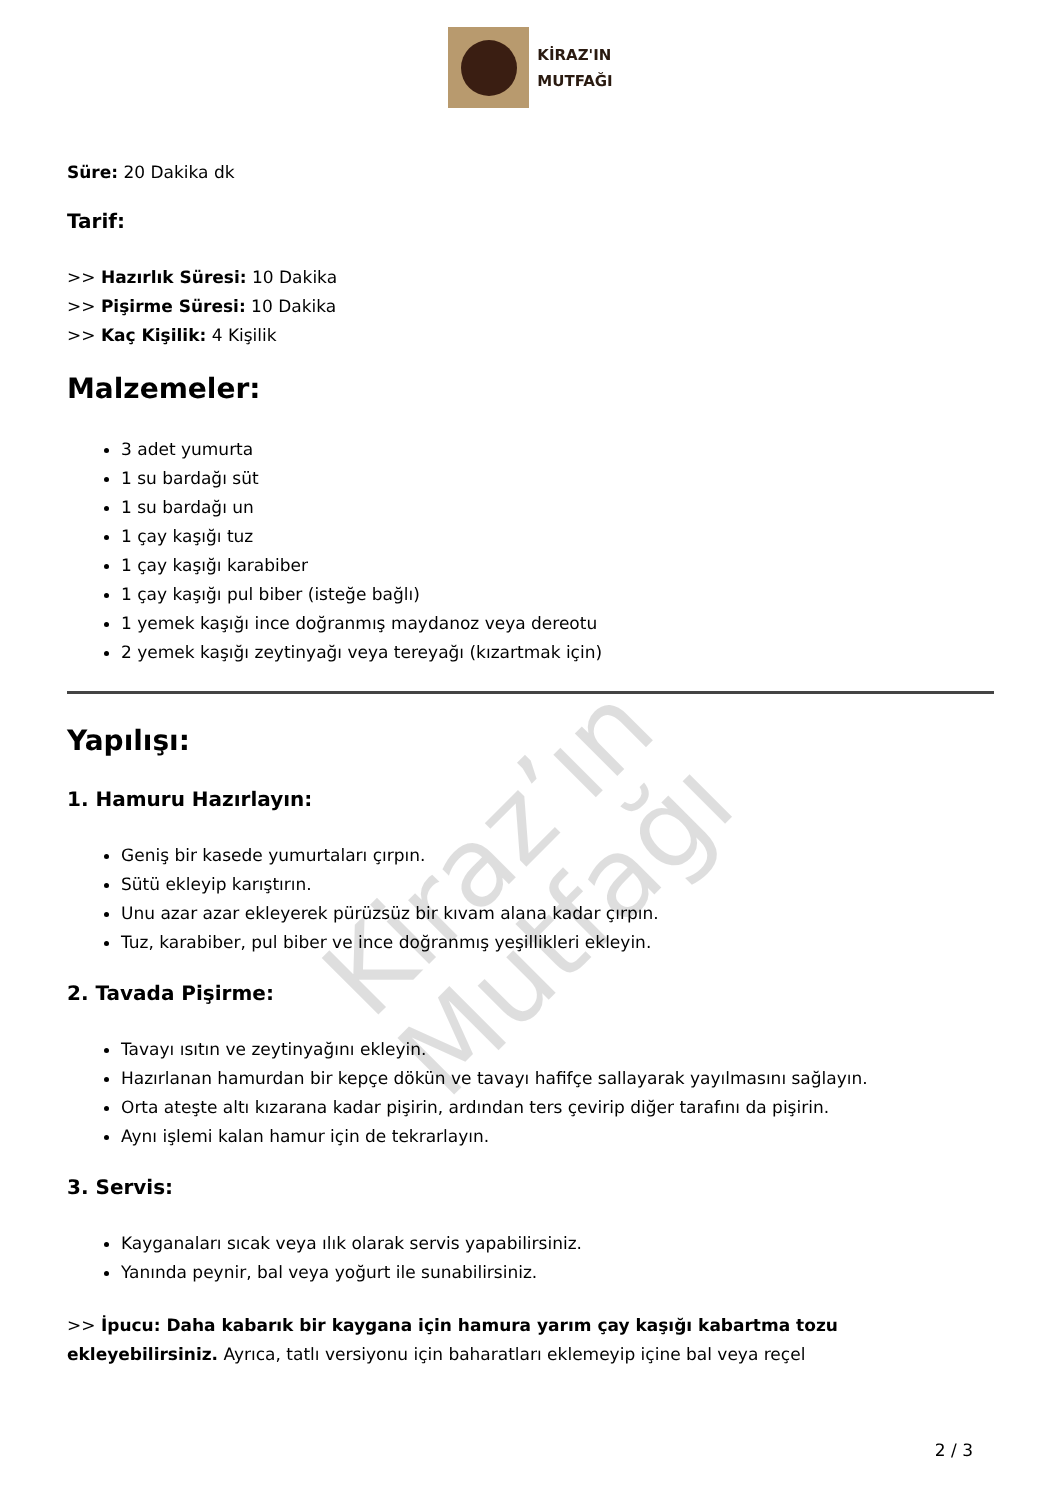KİRAZ'IN
MUTFAĞI
Süre: 20 Dakika dk
Tarif:
>> Hazırlık Süresi: 10 Dakika
>> Pişirme Süresi: 10 Dakika
>> Kaç Kişilik: 4 Kişilik
Malzemeler:
3 adet yumurta
1 su bardağı süt
1 su bardağı un
1 çay kaşığı tuz
1 çay kaşığı karabiber
1 çay kaşığı pul biber (isteğe bağlı)
1 yemek kaşığı ince doğranmış maydanoz veya dereotu
2 yemek kaşığı zeytinyağı veya tereyağı (kızartmak için)
Yapılışı:
1. Hamuru Hazırlayın:
Geniş bir kasede yumurtaları çırpın.
Sütü ekleyip karıştırın.
Unu azar azar ekleyerek pürüzsüz bir kıvam alana kadar çırpın.
Tuz, karabiber, pul biber ve ince doğranmış yeşillikleri ekleyin.
2. Tavada Pişirme:
Tavayı ısıtın ve zeytinyağını ekleyin.
Hazırlanan hamurdan bir kepçe dökün ve tavayı hafifçe sallayarak yayılmasını sağlayın.
Orta ateşte altı kızarana kadar pişirin, ardından ters çevirip diğer tarafını da pişirin.
Aynı işlemi kalan hamur için de tekrarlayın.
3. Servis:
Kayganaları sıcak veya ılık olarak servis yapabilirsiniz.
Yanında peynir, bal veya yoğurt ile sunabilirsiniz.
>> İpucu: Daha kabarık bir kaygana için hamura yarım çay kaşığı kabartma tozu ekleyebilirsiniz. Ayrıca, tatlı versiyonu için baharatları eklemeyip içine bal veya reçel
Kiraz’ın
Mutfağı
2 / 3